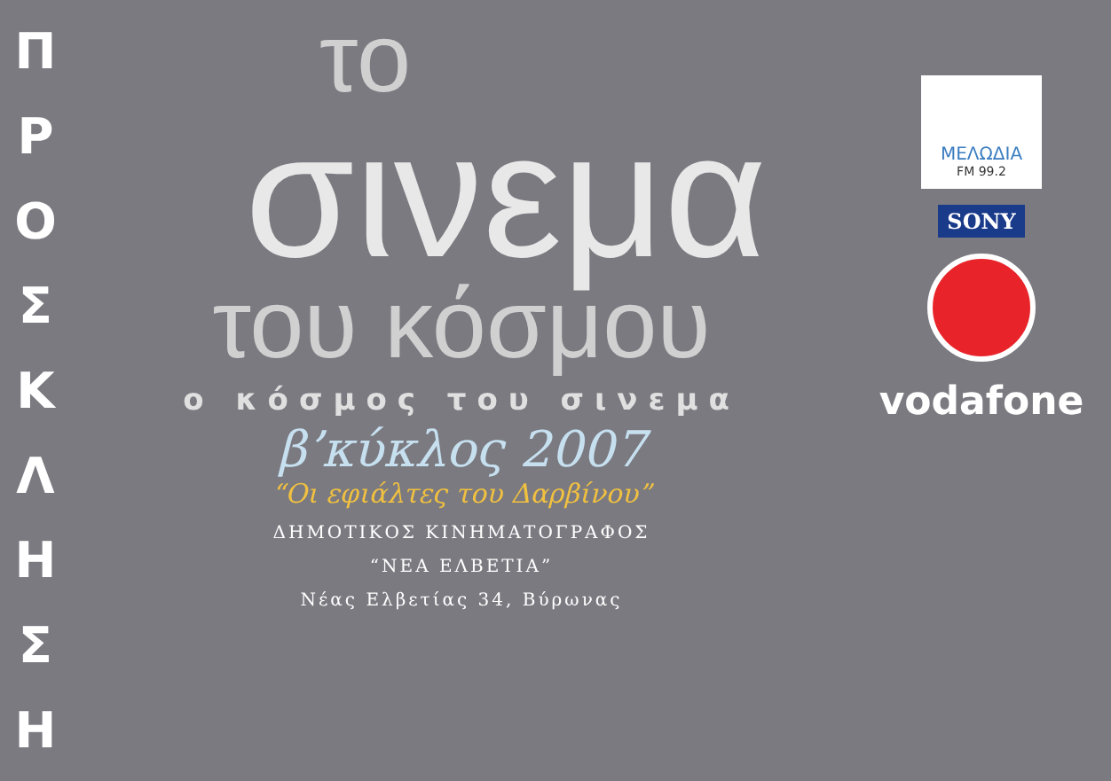Π
Ρ
Ο
Σ
Κ
Λ
Η
Σ
Η
το
σινεμα
του κόσμου
ο κόσμος του σινεμα
β’κύκλος 2007
“Οι εφιάλτες του Δαρβίνου”
ΔΗΜΟΤΙΚΟΣ ΚΙΝΗΜΑΤΟΓΡΑΦΟΣ
“ΝΕΑ ΕΛΒΕΤΙΑ”
Νέας Ελβετίας 34, Βύρωνας
ΜΕΛΩΔΙΑ
FM 99.2
SONY
vodafone